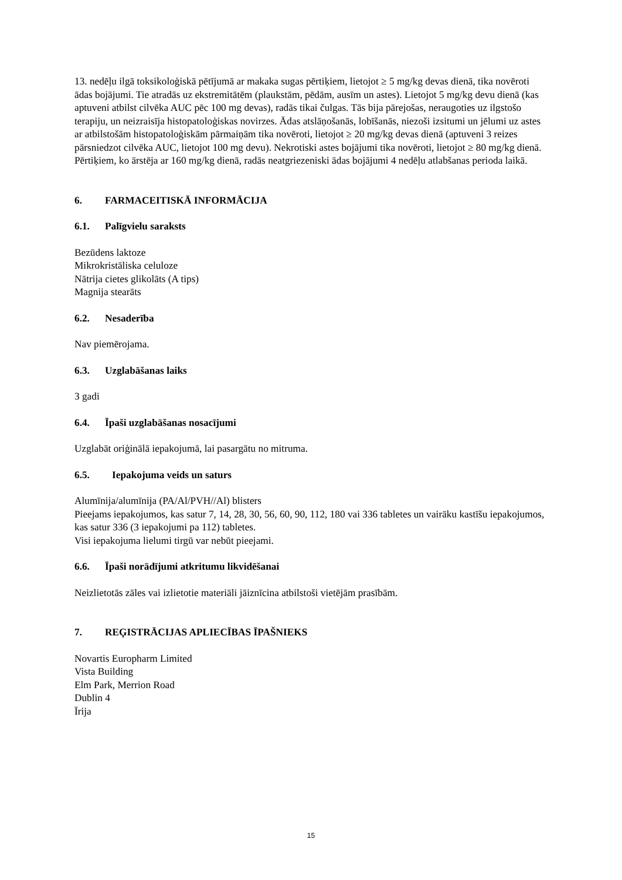13. nedēļu ilgā toksikoloģiskā pētījumā ar makaka sugas pērtiķiem, lietojot ≥ 5 mg/kg devas dienā, tika novēroti ādas bojājumi. Tie atradās uz ekstremitātēm (plaukstām, pēdām, ausīm un astes). Lietojot 5 mg/kg devu dienā (kas aptuveni atbilst cilvēka AUC pēc 100 mg devas), radās tikai čulgas. Tās bija pārejošas, neraugoties uz ilgstošo terapiju, un neizraisīja histopatoloģiskas novirzes. Ādas atslāņošanās, lobīšanās, niezoši izsitumi un jēlumi uz astes ar atbilstošām histopatoloģiskām pārmaiņām tika novēroti, lietojot ≥ 20 mg/kg devas dienā (aptuveni 3 reizes pārsniedzot cilvēka AUC, lietojot 100 mg devu). Nekrotiski astes bojājumi tika novēroti, lietojot ≥ 80 mg/kg dienā. Pērtiķiem, ko ārstēja ar 160 mg/kg dienā, radās neatgriezeniski ādas bojājumi 4 nedēļu atlabšanas perioda laikā.
6. FARMACEITISKĀ INFORMĀCIJA
6.1. Palīgvielu saraksts
Bezūdens laktoze
Mikrokristāliska celuloze
Nātrija cietes glikolāts (A tips)
Magnija stearāts
6.2. Nesaderība
Nav piemērojama.
6.3. Uzglabāšanas laiks
3 gadi
6.4. Īpaši uzglabāšanas nosacījumi
Uzglabāt oriģinālā iepakojumā, lai pasargātu no mitruma.
6.5. Iepakojuma veids un saturs
Alumīnija/alumīnija (PA/Al/PVH//Al) blisters
Pieejams iepakojumos, kas satur 7, 14, 28, 30, 56, 60, 90, 112, 180 vai 336 tabletes un vairāku kastīšu iepakojumos, kas satur 336 (3 iepakojumi pa 112) tabletes.
Visi iepakojuma lielumi tirgū var nebūt pieejami.
6.6. Īpaši norādījumi atkritumu likvidēšanai
Neizlietotās zāles vai izlietotie materiāli jāiznīcina atbilstoši vietējām prasībām.
7. REĢISTRĀCIJAS APLIECĪBAS ĪPAŠNIEKS
Novartis Europharm Limited
Vista Building
Elm Park, Merrion Road
Dublin 4
Īrija
15